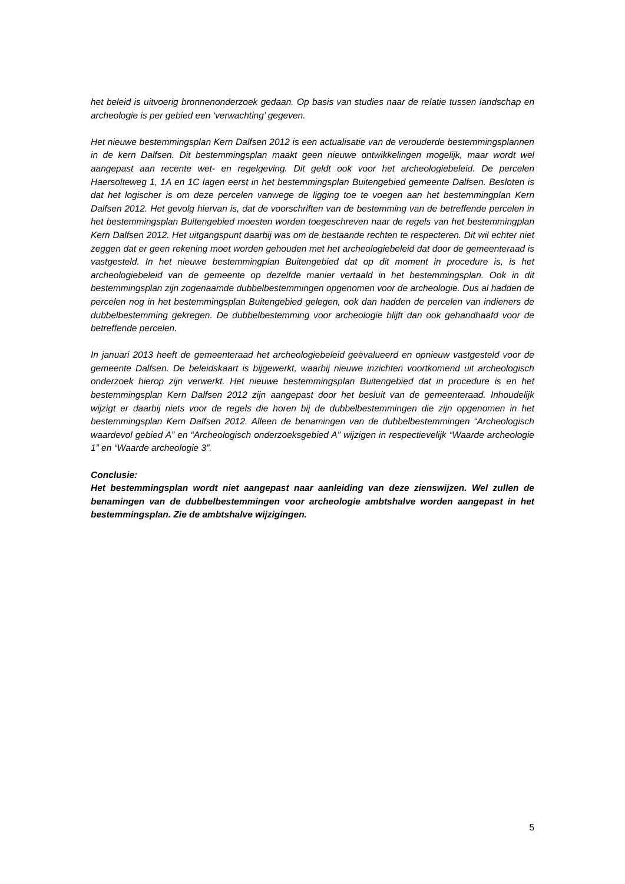het beleid is uitvoerig bronnenonderzoek gedaan. Op basis van studies naar de relatie tussen landschap en archeologie is per gebied een ‘verwachting’ gegeven.
Het nieuwe bestemmingsplan Kern Dalfsen 2012 is een actualisatie van de verouderde bestemmingsplannen in de kern Dalfsen. Dit bestemmingsplan maakt geen nieuwe ontwikkelingen mogelijk, maar wordt wel aangepast aan recente wet- en regelgeving. Dit geldt ook voor het archeologiebeleid. De percelen Haersolteweg 1, 1A en 1C lagen eerst in het bestemmingsplan Buitengebied gemeente Dalfsen. Besloten is dat het logischer is om deze percelen vanwege de ligging toe te voegen aan het bestemmingplan Kern Dalfsen 2012. Het gevolg hiervan is, dat de voorschriften van de bestemming van de betreffende percelen in het bestemmingsplan Buitengebied moesten worden toegeschreven naar de regels van het bestemmingplan Kern Dalfsen 2012. Het uitgangspunt daarbij was om de bestaande rechten te respecteren. Dit wil echter niet zeggen dat er geen rekening moet worden gehouden met het archeologiebeleid dat door de gemeenteraad is vastgesteld. In het nieuwe bestemmingplan Buitengebied dat op dit moment in procedure is, is het archeologiebeleid van de gemeente op dezelfde manier vertaald in het bestemmingsplan. Ook in dit bestemmingsplan zijn zogenaamde dubbelbestemmingen opgenomen voor de archeologie. Dus al hadden de percelen nog in het bestemmingsplan Buitengebied gelegen, ook dan hadden de percelen van indieners de dubbelbestemming gekregen. De dubbelbestemming voor archeologie blijft dan ook gehandhaafd voor de betreffende percelen.
In januari 2013 heeft de gemeenteraad het archeologiebeleid geëvalueerd en opnieuw vastgesteld voor de gemeente Dalfsen. De beleidskaart is bijgewerkt, waarbij nieuwe inzichten voortkomend uit archeologisch onderzoek hierop zijn verwerkt. Het nieuwe bestemmingsplan Buitengebied dat in procedure is en het bestemmingsplan Kern Dalfsen 2012 zijn aangepast door het besluit van de gemeenteraad. Inhoudelijk wijzigt er daarbij niets voor de regels die horen bij de dubbelbestemmingen die zijn opgenomen in het bestemmingsplan Kern Dalfsen 2012. Alleen de benamingen van de dubbelbestemmingen “Archeologisch waardevol gebied A” en “Archeologisch onderzoeksgebied A” wijzigen in respectievelijk “Waarde archeologie 1” en “Waarde archeologie 3”.
Conclusie:
Het bestemmingsplan wordt niet aangepast naar aanleiding van deze zienswijzen. Wel zullen de benamingen van de dubbelbestemmingen voor archeologie ambtshalve worden aangepast in het bestemmingsplan. Zie de ambtshalve wijzigingen.
5